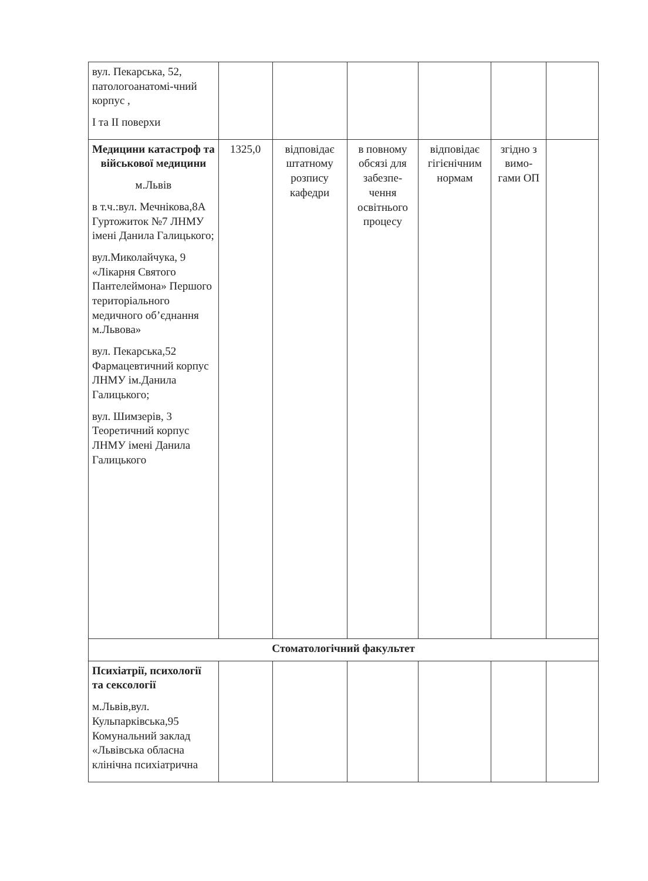| вул. Пекарська, 52, патологоанатомі-чний корпус , І та ІІ поверхи | | | | | | |
| Медицини катастроф та військової медицини м.Львів в т.ч.:вул. Мечнікова,8А Гуртожиток №7 ЛНМУ імені Данила Галицького; вул.Миколайчука, 9 «Лікарня Святого Пантелеймона» Першого територіального медичного об’єднання м.Львова» вул. Пекарська,52 Фармацевтичний корпус ЛНМУ ім.Данила Галицького; вул. Шимзерів, 3 Теоретичний корпус ЛНМУ імені Данила Галицького | 1325,0 | відповідає штатному розпису кафедри | в повному обсязі для забезпе-чення освітнього процесу | відповідає гігієнічним нормам | згідно з вимо-гами ОП | |
| Стоматологічний факультет | | | | | | |
| Психіатрії, психології та сексології м.Львів,вул. Кульпарківська,95 Комунальний заклад «Львівська обласна клінічна психіатрична | | | | | | |